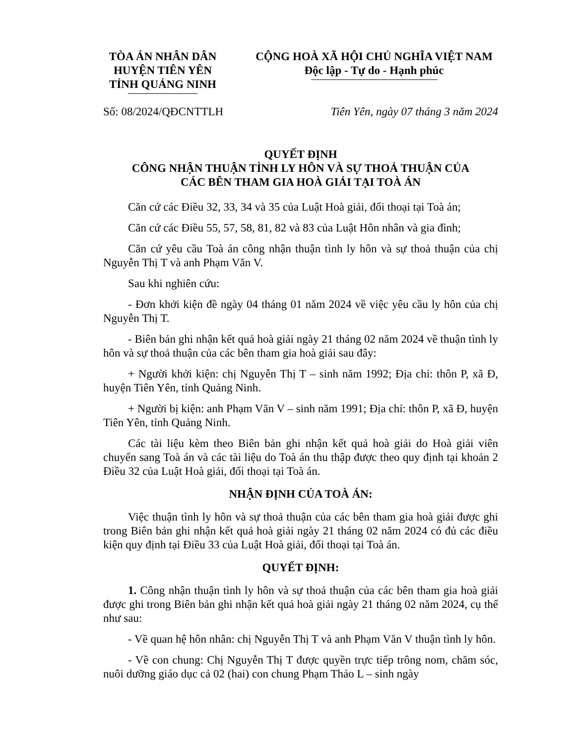TÒA ÁN NHÂN DÂN
HUYỆN TIÊN YÊN
TỈNH QUẢNG NINH
CỘNG HOÀ XÃ HỘI CHỦ NGHĨA VIỆT NAM
Độc lập - Tự do - Hạnh phúc
Số: 08/2024/QĐCNTTLH Tiên Yên, ngày 07 tháng 3 năm 2024
QUYẾT ĐỊNH
CÔNG NHẬN THUẬN TÌNH LY HÔN VÀ SỰ THOẢ THUẬN CỦA
CÁC BÊN THAM GIA HOÀ GIẢI TẠI TOÀ ÁN
Căn cứ các Điều 32, 33, 34 và 35 của Luật Hoà giải, đối thoại tại Toà án;
Căn cứ các Điều 55, 57, 58, 81, 82 và 83 của Luật Hôn nhân và gia đình;
Căn cứ yêu cầu Toà án công nhận thuận tình ly hôn và sự thoả thuận của chị Nguyễn Thị T và anh Phạm Văn V.
Sau khi nghiên cứu:
- Đơn khởi kiện đề ngày 04 tháng 01 năm 2024 về việc yêu cầu ly hôn của chị Nguyễn Thị T.
- Biên bản ghi nhận kết quả hoà giải ngày 21 tháng 02 năm 2024 về thuận tình ly hôn và sự thoả thuận của các bên tham gia hoà giải sau đây:
+ Người khởi kiện: chị Nguyễn Thị T – sinh năm 1992; Địa chỉ: thôn P, xã Đ, huyện Tiên Yên, tỉnh Quảng Ninh.
+ Người bị kiện: anh Phạm Văn V – sinh năm 1991; Địa chỉ: thôn P, xã Đ, huyện Tiên Yên, tỉnh Quảng Ninh.
Các tài liệu kèm theo Biên bản ghi nhận kết quả hoà giải do Hoà giải viên chuyển sang Toà án và các tài liệu do Toà án thu thập được theo quy định tại khoản 2 Điều 32 của Luật Hoà giải, đối thoại tại Toà án.
NHẬN ĐỊNH CỦA TOÀ ÁN:
Việc thuận tình ly hôn và sự thoả thuận của các bên tham gia hoà giải được ghi trong Biên bản ghi nhận kết quả hoà giải ngày 21 tháng 02 năm 2024 có đủ các điều kiện quy định tại Điều 33 của Luật Hoà giải, đối thoại tại Toà án.
QUYẾT ĐỊNH:
1. Công nhận thuận tình ly hôn và sự thoả thuận của các bên tham gia hoà giải được ghi trong Biên bản ghi nhận kết quả hoà giải ngày 21 tháng 02 năm 2024, cụ thể như sau:
- Về quan hệ hôn nhân: chị Nguyễn Thị T và anh Phạm Văn V thuận tình ly hôn.
- Về con chung: Chị Nguyễn Thị T được quyền trực tiếp trông nom, chăm sóc, nuôi dưỡng giáo dục cả 02 (hai) con chung Phạm Thảo L – sinh ngày